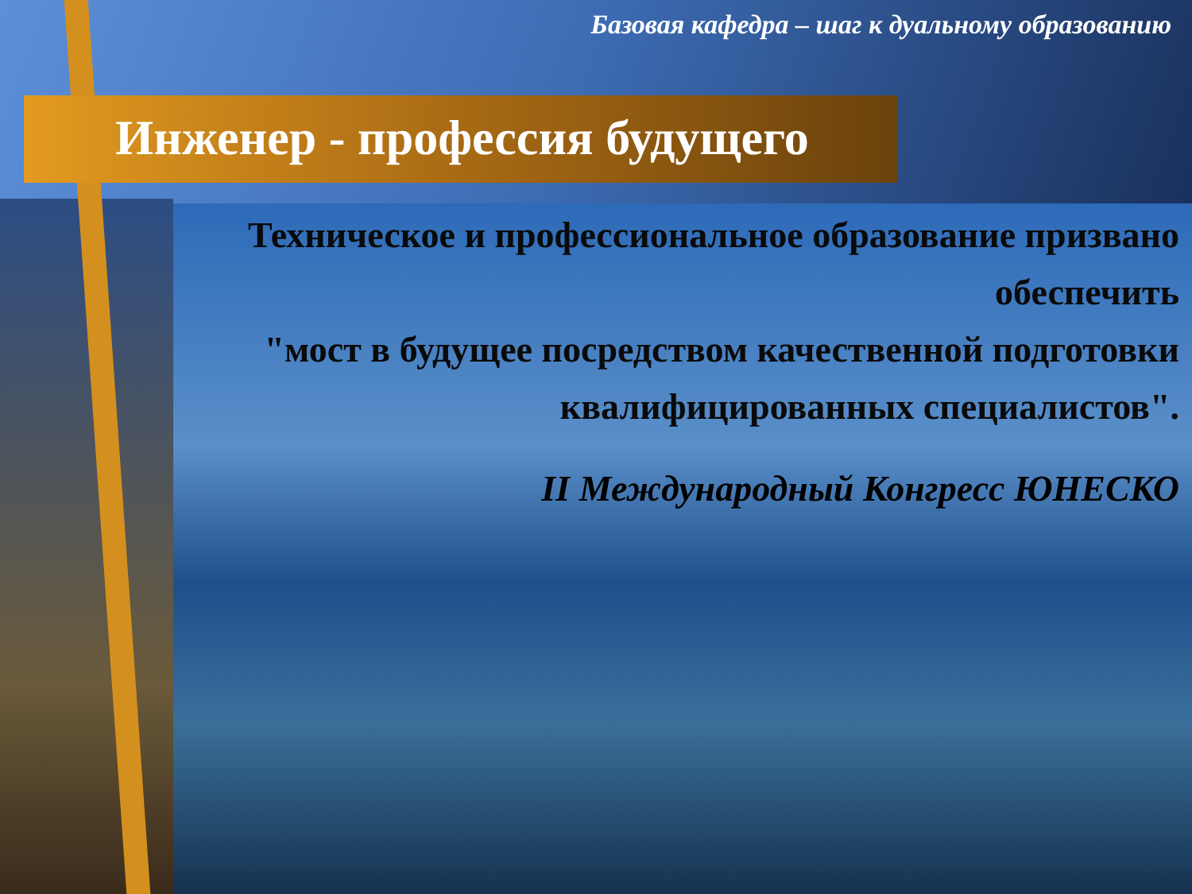Базовая кафедра – шаг к дуальному образованию
Инженер - профессия будущего
Техническое и профессиональное образование призвано обеспечить
"мост в будущее посредством качественной подготовки квалифицированных специалистов".
II Международный Конгресс ЮНЕСКО